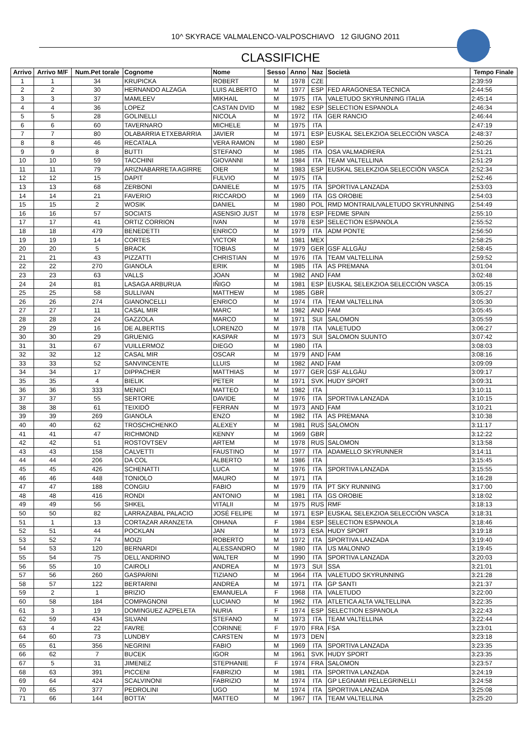10^ SKYRACE VALMALENCO-VALPOSCHIAVO 12 GIUGNO 2011
CLASSIFICHE
| Arrivo | Arrivo M/F | Num.Pet torale | Cognome | Nome | Sesso | Anno | Naz | Società | Tempo Finale |
| --- | --- | --- | --- | --- | --- | --- | --- | --- | --- |
| 1 | 1 | 34 | KRUPICKA | ROBERT | M | 1978 | CZE | | 2:39:59 |
| 2 | 2 | 30 | HERNANDO ALZAGA | LUIS ALBERTO | M | 1977 | ESP | FED ARAGONESA TECNICA | 2:44:56 |
| 3 | 3 | 37 | MAMLEEV | MIKHAIL | M | 1975 | ITA | VALETUDO SKYRUNNING ITALIA | 2:45:14 |
| 4 | 4 | 36 | LOPEZ | CASTAN DVID | M | 1982 | ESP | SELECTION ESPANOLA | 2:46:34 |
| 5 | 5 | 28 | GOLINELLI | NICOLA | M | 1972 | ITA | GER RANCIO | 2:46:44 |
| 6 | 6 | 60 | TAVERNARO | MICHELE | M | 1975 | ITA | | 2:47:19 |
| 7 | 7 | 80 | OLABARRIA ETXEBARRIA | JAVIER | M | 1971 | ESP | EUSKAL SELEKZIOA SELECCIÓN VASCA | 2:48:37 |
| 8 | 8 | 46 | RECATALA | VERA RAMON | M | 1980 | ESP | | 2:50:26 |
| 9 | 9 | 8 | BUTTI | STEFANO | M | 1985 | ITA | OSA VALMADRERA | 2:51:21 |
| 10 | 10 | 59 | TACCHINI | GIOVANNI | M | 1984 | ITA | TEAM VALTELLINA | 2:51:29 |
| 11 | 11 | 79 | ARIZNABARRETA AGIRRE | OIER | M | 1983 | ESP | EUSKAL SELEKZIOA SELECCIÓN VASCA | 2:52:34 |
| 12 | 12 | 15 | DAPIT | FULVIO | M | 1975 | ITA | | 2:52:46 |
| 13 | 13 | 68 | ZERBONI | DANIELE | M | 1975 | ITA | SPORTIVA LANZADA | 2:53:03 |
| 14 | 14 | 21 | FAVERIO | RICCARDO | M | 1969 | ITA | GS OROBIE | 2:54:03 |
| 15 | 15 | 2 | WOSIK | DANIEL | M | 1980 | POL | RMD MONTRAIL/VALETUDO SKYRUNNING | 2:54:49 |
| 16 | 16 | 57 | SOCIATS | ASENSIO JUST | M | 1978 | ESP | FEDME SPAIN | 2:55:10 |
| 17 | 17 | 41 | ORTIZ CORRION | IVAN | M | 1978 | ESP | SELECTION ESPANOLA | 2:55:52 |
| 18 | 18 | 479 | BENEDETTI | ENRICO | M | 1979 | ITA | ADM PONTE | 2:56:50 |
| 19 | 19 | 14 | CORTES | VICTOR | M | 1981 | MEX | | 2:58:25 |
| 20 | 20 | 5 | BRACK | TOBIAS | M | 1979 | GER | GSF ALLGÄU | 2:58:45 |
| 21 | 21 | 43 | PIZZATTI | CHRISTIAN | M | 1976 | ITA | TEAM VALTELLINA | 2:59:52 |
| 22 | 22 | 270 | GIANOLA | ERIK | M | 1985 | ITA | AS PREMANA | 3:01:04 |
| 23 | 23 | 63 | VALLS | JOAN | M | 1982 | AND | FAM | 3:02:48 |
| 24 | 24 | 81 | LASAGA ARBURUA | IÑIGO | M | 1981 | ESP | EUSKAL SELEKZIOA SELECCIÓN VASCA | 3:05:15 |
| 25 | 25 | 58 | SULLIVAN | MATTHEW | M | 1985 | GBR | | 3:05:27 |
| 26 | 26 | 274 | GIANONCELLI | ENRICO | M | 1974 | ITA | TEAM VALTELLINA | 3:05:30 |
| 27 | 27 | 11 | CASAL MIR | MARC | M | 1982 | AND | FAM | 3:05:45 |
| 28 | 28 | 24 | GAZZOLA | MARCO | M | 1971 | SUI | SALOMON | 3:05:59 |
| 29 | 29 | 16 | DE ALBERTIS | LORENZO | M | 1978 | ITA | VALETUDO | 3:06:27 |
| 30 | 30 | 29 | GRUENIG | KASPAR | M | 1973 | SUI | SALOMON SUUNTO | 3:07:42 |
| 31 | 31 | 67 | VUILLERMOZ | DIEGO | M | 1980 | ITA | | 3:08:03 |
| 32 | 32 | 12 | CASAL MIR | OSCAR | M | 1979 | AND | FAM | 3:08:16 |
| 33 | 33 | 52 | SANVINCENTE | LLUIS | M | 1982 | AND | FAM | 3:09:09 |
| 34 | 34 | 17 | DIPPACHER | MATTHIAS | M | 1977 | GER | GSF ALLGÄU | 3:09:17 |
| 35 | 35 | 4 | BIELIK | PETER | M | 1971 | SVK | HUDY SPORT | 3:09:31 |
| 36 | 36 | 333 | MENICI | MATTEO | M | 1982 | ITA | | 3:10:11 |
| 37 | 37 | 55 | SERTORE | DAVIDE | M | 1976 | ITA | SPORTIVA LANZADA | 3:10:15 |
| 38 | 38 | 61 | TEIXIDÓ | FERRAN | M | 1973 | AND | FAM | 3:10:21 |
| 39 | 39 | 269 | GIANOLA | ENZO | M | 1982 | ITA | AS PREMANA | 3:10:38 |
| 40 | 40 | 62 | TROSCHCHENKO | ALEXEY | M | 1981 | RUS | SALOMON | 3:11:17 |
| 41 | 41 | 47 | RICHMOND | KENNY | M | 1969 | GBR | | 3:12:22 |
| 42 | 42 | 51 | ROSTOVTSEV | ARTEM | M | 1978 | RUS | SALOMON | 3:13:58 |
| 43 | 43 | 158 | CALVETTI | FAUSTINO | M | 1977 | ITA | ADAMELLO SKYRUNNER | 3:14:11 |
| 44 | 44 | 206 | DA COL | ALBERTO | M | 1986 | ITA | | 3:15:45 |
| 45 | 45 | 426 | SCHENATTI | LUCA | M | 1976 | ITA | SPORTIVA LANZADA | 3:15:55 |
| 46 | 46 | 448 | TONIOLO | MAURO | M | 1971 | ITA | | 3:16:28 |
| 47 | 47 | 188 | CONGIU | FABIO | M | 1979 | ITA | PT SKY RUNNING | 3:17:00 |
| 48 | 48 | 416 | RONDI | ANTONIO | M | 1981 | ITA | GS OROBIE | 3:18:02 |
| 49 | 49 | 56 | SHKEL | VITALII | M | 1975 | RUS | RMF | 3:18:13 |
| 50 | 50 | 82 | LARRAZABAL PALACIO | JOSÉ FELIPE | M | 1971 | ESP | EUSKAL SELEKZIOA SELECCIÓN VASCA | 3:18:31 |
| 51 | 1 | 13 | CORTAZAR ARANZETA | OIHANA | F | 1984 | ESP | SELECTION ESPANOLA | 3:18:46 |
| 52 | 51 | 44 | POCKLAN | JAN | M | 1973 | ESA | HUDY SPORT | 3:19:18 |
| 53 | 52 | 74 | MOIZI | ROBERTO | M | 1972 | ITA | SPORTIVA LANZADA | 3:19:40 |
| 54 | 53 | 120 | BERNARDI | ALESSANDRO | M | 1980 | ITA | US MALONNO | 3:19:45 |
| 55 | 54 | 75 | DELL'ANDRINO | WALTER | M | 1990 | ITA | SPORTIVA LANZADA | 3:20:03 |
| 56 | 55 | 10 | CAIROLI | ANDREA | M | 1973 | SUI | SSA | 3:21:01 |
| 57 | 56 | 260 | GASPARINI | TIZIANO | M | 1964 | ITA | VALETUDO SKYRUNNING | 3:21:28 |
| 58 | 57 | 122 | BERTARINI | ANDREA | M | 1971 | ITA | GP SANTI | 3:21:37 |
| 59 | 2 | 1 | BRIZIO | EMANUELA | F | 1968 | ITA | VALETUDO | 3:22:00 |
| 60 | 58 | 184 | COMPAGNONI | LUCIANO | M | 1962 | ITA | ATLETICA ALTA VALTELLINA | 3:22:35 |
| 61 | 3 | 19 | DOMINGUEZ AZPELETA | NURIA | F | 1974 | ESP | SELECTION ESPANOLA | 3:22:43 |
| 62 | 59 | 434 | SILVANI | STEFANO | M | 1973 | ITA | TEAM VALTELLINA | 3:22:44 |
| 63 | 4 | 22 | FAVRE | CORINNE | F | 1970 | FRA | FSA | 3:23:01 |
| 64 | 60 | 73 | LUNDBY | CARSTEN | M | 1973 | DEN | | 3:23:18 |
| 65 | 61 | 356 | NEGRINI | FABIO | M | 1969 | ITA | SPORTIVA LANZADA | 3:23:35 |
| 66 | 62 | 7 | BUCEK | IGOR | M | 1961 | SVK | HUDY SPORT | 3:23:35 |
| 67 | 5 | 31 | JIMENEZ | STEPHANIE | F | 1974 | FRA | SALOMON | 3:23:57 |
| 68 | 63 | 391 | PICCENI | FABRIZIO | M | 1981 | ITA | SPORTIVA LANZADA | 3:24:19 |
| 69 | 64 | 424 | SCALVINONI | FABRIZIO | M | 1974 | ITA | GP LEGNAMI PELLEGRINELLI | 3:24:58 |
| 70 | 65 | 377 | PEDROLINI | UGO | M | 1974 | ITA | SPORTIVA LANZADA | 3:25:08 |
| 71 | 66 | 144 | BOTTA' | MATTEO | M | 1967 | ITA | TEAM VALTELLINA | 3:25:20 |